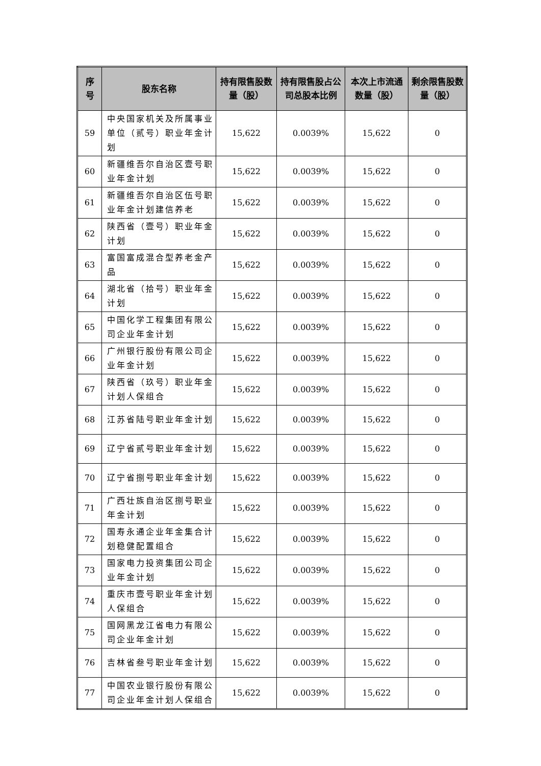| 序 号 | 股东名称 | 持有限售股数量（股） | 持有限售股占公司总股本比例 | 本次上市流通数量（股） | 剩余限售股数量（股） |
| --- | --- | --- | --- | --- | --- |
| 59 | 中央国家机关及所属事业单位（贰号）职业年金计划 | 15,622 | 0.0039% | 15,622 | 0 |
| 60 | 新疆维吾尔自治区壹号职业年金计划 | 15,622 | 0.0039% | 15,622 | 0 |
| 61 | 新疆维吾尔自治区伍号职业年金计划建信养老 | 15,622 | 0.0039% | 15,622 | 0 |
| 62 | 陕西省（壹号）职业年金计划 | 15,622 | 0.0039% | 15,622 | 0 |
| 63 | 富国富成混合型养老金产品 | 15,622 | 0.0039% | 15,622 | 0 |
| 64 | 湖北省（拾号）职业年金计划 | 15,622 | 0.0039% | 15,622 | 0 |
| 65 | 中国化学工程集团有限公司企业年金计划 | 15,622 | 0.0039% | 15,622 | 0 |
| 66 | 广州银行股份有限公司企业年金计划 | 15,622 | 0.0039% | 15,622 | 0 |
| 67 | 陕西省（玖号）职业年金计划人保组合 | 15,622 | 0.0039% | 15,622 | 0 |
| 68 | 江苏省陆号职业年金计划 | 15,622 | 0.0039% | 15,622 | 0 |
| 69 | 辽宁省贰号职业年金计划 | 15,622 | 0.0039% | 15,622 | 0 |
| 70 | 辽宁省捌号职业年金计划 | 15,622 | 0.0039% | 15,622 | 0 |
| 71 | 广西壮族自治区捌号职业年金计划 | 15,622 | 0.0039% | 15,622 | 0 |
| 72 | 国寿永通企业年金集合计划稳健配置组合 | 15,622 | 0.0039% | 15,622 | 0 |
| 73 | 国家电力投资集团公司企业年金计划 | 15,622 | 0.0039% | 15,622 | 0 |
| 74 | 重庆市壹号职业年金计划人保组合 | 15,622 | 0.0039% | 15,622 | 0 |
| 75 | 国网黑龙江省电力有限公司企业年金计划 | 15,622 | 0.0039% | 15,622 | 0 |
| 76 | 吉林省叁号职业年金计划 | 15,622 | 0.0039% | 15,622 | 0 |
| 77 | 中国农业银行股份有限公司企业年金计划人保组合 | 15,622 | 0.0039% | 15,622 | 0 |